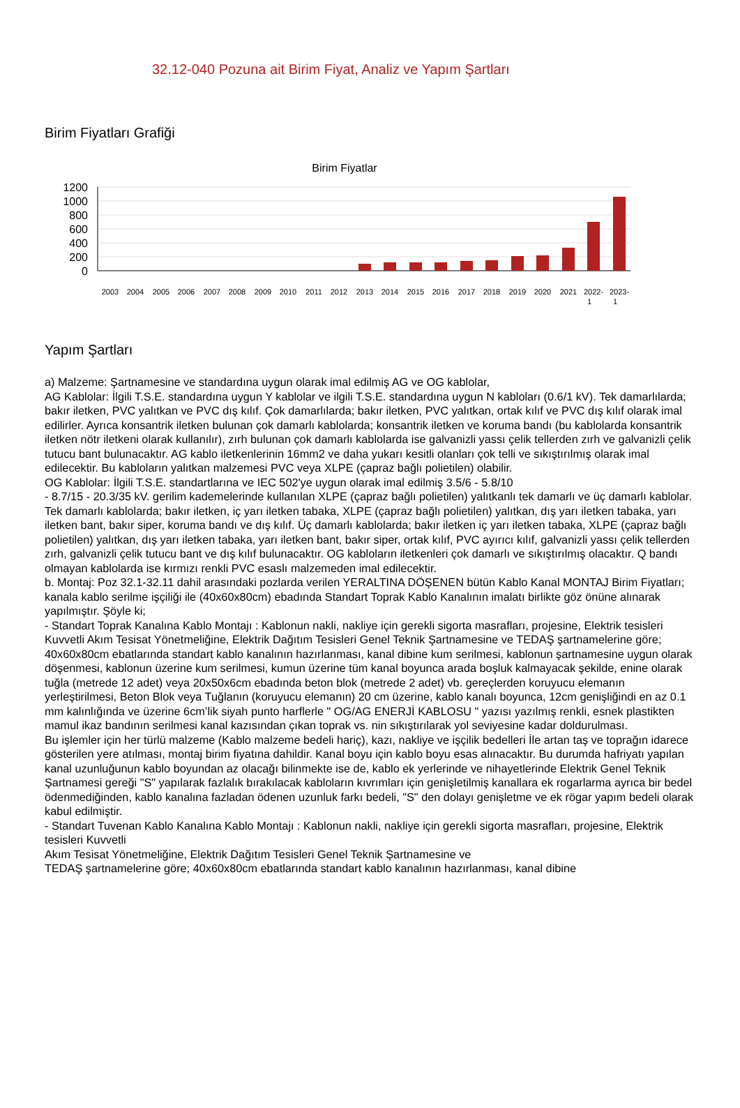32.12-040 Pozuna ait Birim Fiyat, Analiz ve Yapım Şartları
Birim Fiyatları Grafiği
Birim Fiyatlar
1200
1000
800
600
400
200
0
2003
2004
2005
2006
2007
2008
2009
2010
2011
2012
2013
2014
2015
2016
2017
2018
2019
2020
2021
2022-
2023-
1
1
Yapım Şartları
a) Malzeme: Şartnamesine ve standardına uygun olarak imal edilmiş AG ve OG kablolar,
AG Kablolar: İlgili T.S.E. standardına uygun Y kablolar ve ilgili T.S.E. standardına uygun N kabloları (0.6/1 kV). Tek damarlılarda; bakır iletken, PVC yalıtkan ve PVC dış kılıf. Çok damarlılarda; bakır iletken, PVC yalıtkan, ortak kılıf ve PVC dış kılıf olarak imal edilirler. Ayrıca konsantrik iletken bulunan çok damarlı kablolarda; konsantrik iletken ve koruma bandı (bu kablolarda konsantrik iletken nötr iletkeni olarak kullanılır), zırh bulunan çok damarlı kablolarda ise galvanizli yassı çelik tellerden zırh ve galvanizli çelik tutucu bant bulunacaktır. AG kablo iletkenlerinin 16mm2 ve daha yukarı kesitli olanları çok telli ve sıkıştırılmış olarak imal edilecektir. Bu kabloların yalıtkan malzemesi PVC veya XLPE (çapraz bağlı polietilen) olabilir.
OG Kablolar: İlgili T.S.E. standartlarına ve IEC 502'ye uygun olarak imal edilmiş 3.5/6 - 5.8/10
- 8.7/15 - 20.3/35 kV. gerilim kademelerinde kullanılan XLPE (çapraz bağlı polietilen) yalıtkanlı tek damarlı ve üç damarlı kablolar. Tek damarlı kablolarda; bakır iletken, iç yarı iletken tabaka, XLPE (çapraz bağlı polietilen) yalıtkan, dış yarı iletken tabaka, yarı iletken bant, bakır siper, koruma bandı ve dış kılıf. Üç damarlı kablolarda; bakır iletken iç yarı iletken tabaka, XLPE (çapraz bağlı polietilen) yalıtkan, dış yarı iletken tabaka, yarı iletken bant, bakır siper, ortak kılıf, PVC ayırıcı kılıf, galvanizli yassı çelik tellerden zırh, galvanizli çelik tutucu bant ve dış kılıf bulunacaktır. OG kabloların iletkenleri çok damarlı ve sıkıştırılmış olacaktır. Q bandı olmayan kablolarda ise kırmızı renkli PVC esaslı malzemeden imal edilecektir.
b. Montaj: Poz 32.1-32.11 dahil arasındaki pozlarda verilen YERALTINA DÖŞENEN bütün Kablo Kanal MONTAJ Birim Fiyatları; kanala kablo serilme işçiliği ile (40x60x80cm) ebadında Standart Toprak Kablo Kanalının imalatı birlikte göz önüne alınarak yapılmıştır. Şöyle ki;
- Standart Toprak Kanalına Kablo Montajı : Kablonun nakli, nakliye için gerekli sigorta masrafları, projesine, Elektrik tesisleri Kuvvetli Akım Tesisat Yönetmeliğine, Elektrik Dağıtım Tesisleri Genel Teknik Şartnamesine ve TEDAŞ şartnamelerine göre; 40x60x80cm ebatlarında standart kablo kanalının hazırlanması, kanal dibine kum serilmesi, kablonun şartnamesine uygun olarak döşenmesi, kablonun üzerine kum serilmesi, kumun üzerine tüm kanal boyunca arada boşluk kalmayacak şekilde, enine olarak tuğla (metrede 12 adet) veya 20x50x6cm ebadında beton blok (metrede 2 adet) vb. gereçlerden koruyucu elemanın yerleştirilmesi, Beton Blok veya Tuğlanın (koruyucu elemanın) 20 cm üzerine, kablo kanalı boyunca, 12cm genişliğindi en az 0.1 mm kalınlığında ve üzerine 6cm’lik siyah punto harflerle " OG/AG ENERJİ KABLOSU " yazısı yazılmış renkli, esnek plastikten mamul ikaz bandının serilmesi kanal kazısından çıkan toprak vs. nin sıkıştırılarak yol seviyesine kadar doldurulması.
Bu işlemler için her türlü malzeme (Kablo malzeme bedeli hariç), kazı, nakliye ve işçilik bedelleri İle artan taş ve toprağın idarece gösterilen yere atılması, montaj birim fiyatına dahildir. Kanal boyu için kablo boyu esas alınacaktır. Bu durumda hafriyatı yapılan kanal uzunluğunun kablo boyundan az olacağı bilinmekte ise de, kablo ek yerlerinde ve nihayetlerinde Elektrik Genel Teknik Şartnamesi gereği "S" yapılarak fazlalık bırakılacak kabloların kıvrımları için genişletilmiş kanallara ek rogarlarma ayrıca bir bedel ödenmediğinden, kablo kanalına fazladan ödenen uzunluk farkı bedeli, "S" den dolayı genişletme ve ek rögar yapım bedeli olarak kabul edilmiştir.
- Standart Tuvenan Kablo Kanalına Kablo Montajı : Kablonun nakli, nakliye için gerekli sigorta masrafları, projesine, Elektrik tesisleri Kuvvetli
Akım Tesisat Yönetmeliğine, Elektrik Dağıtım Tesisleri Genel Teknik Şartnamesine ve
TEDAŞ şartnamelerine göre; 40x60x80cm ebatlarında standart kablo kanalının hazırlanması, kanal dibine